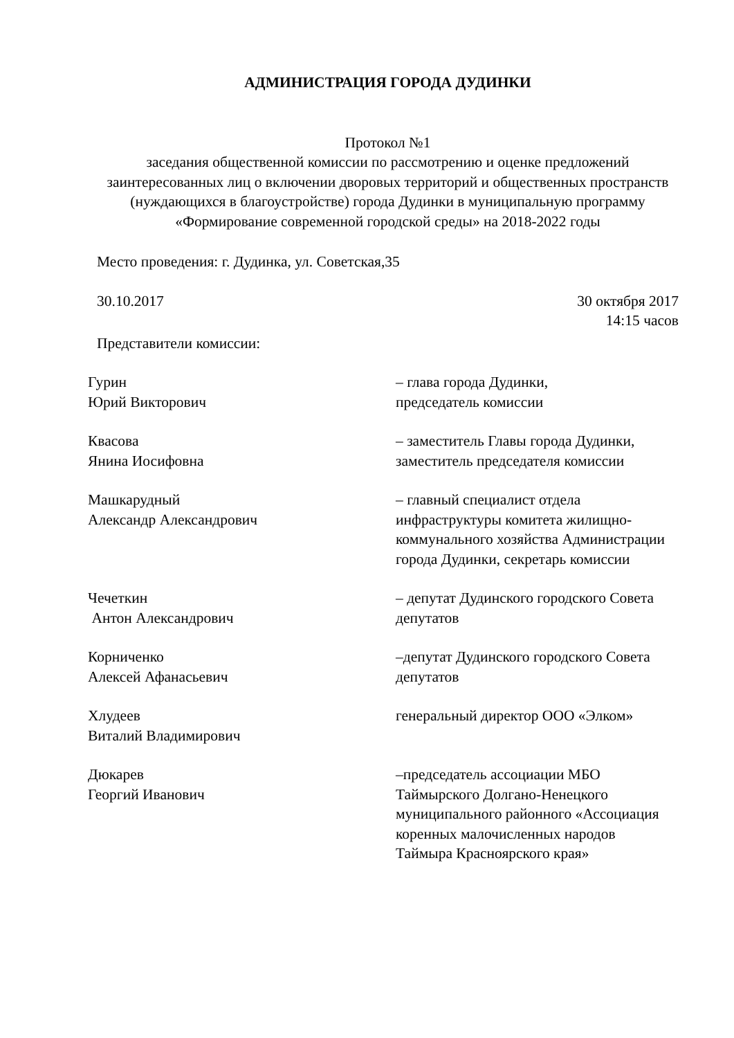АДМИНИСТРАЦИЯ ГОРОДА ДУДИНКИ
Протокол №1
заседания общественной комиссии по рассмотрению и оценке предложений заинтересованных лиц о включении дворовых территорий и общественных пространств (нуждающихся в благоустройстве) города Дудинки в муниципальную программу «Формирование современной городской среды» на 2018-2022 годы
Место проведения: г. Дудинка, ул. Советская,35
30.10.2017 30 октября 2017
14:15 часов
Представители комиссии:
Гурин
Юрий Викторович
– глава города Дудинки,
председатель комиссии
Квасова
Янина Иосифовна
– заместитель Главы города Дудинки, заместитель председателя комиссии
Машкарудный
Александр Александрович
– главный специалист отдела инфраструктуры комитета жилищно-коммунального хозяйства Администрации города Дудинки, секретарь комиссии
Чечеткин
Антон Александрович
– депутат Дудинского городского Совета депутатов
Корниченко
Алексей Афанасьевич
–депутат Дудинского городского Совета депутатов
Хлудеев
Виталий Владимирович
генеральный директор ООО «Элком»
Дюкарев
Георгий Иванович
–председатель ассоциации МБО Таймырского Долгано-Ненецкого муниципального районного «Ассоциация коренных малочисленных народов Таймыра Красноярского края»